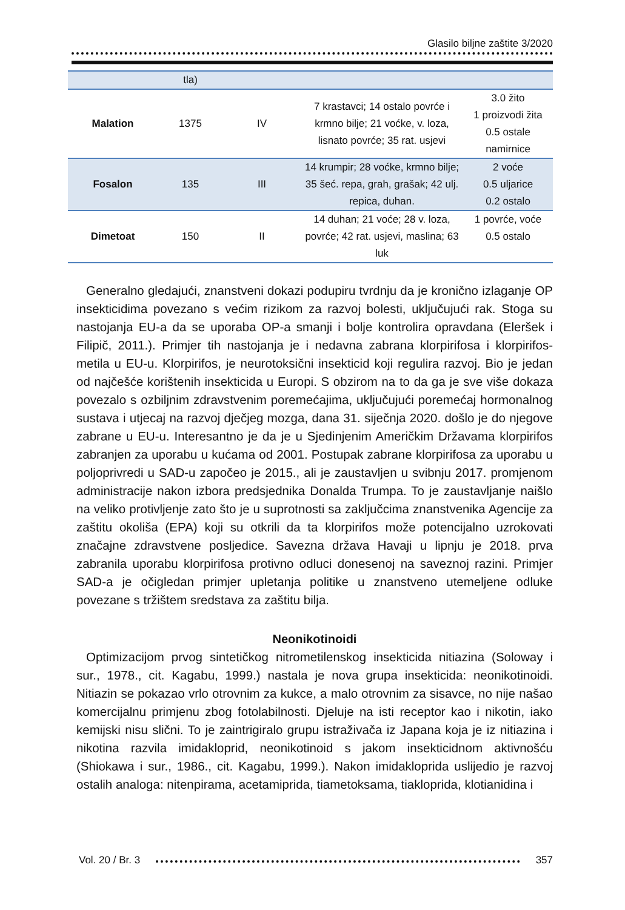Glasilo biljne zaštite 3/2020
| | tla) | | | |
| Malation | 1375 | IV | 7 krastavci; 14 ostalo povrće i krmno bilje; 21 voćke, v. loza, lisnato povrće; 35 rat. usjevi | 3.0 žito 1 proizvodi žita 0.5 ostale namirnice |
| Fosalon | 135 | III | 14 krumpir; 28 voćke, krmno bilje; 35 šeć. repa, grah, grašak; 42 ulj. repica, duhan. | 2 voće 0.5 uljarice 0.2 ostalo |
| Dimetoat | 150 | II | 14 duhan; 21 voće; 28 v. loza, povrće; 42 rat. usjevi, maslina; 63 luk | 1 povrće, voće 0.5 ostalo |
Generalno gledajući, znanstveni dokazi podupiru tvrdnju da je kronično izlaganje OP insekticidima povezano s većim rizikom za razvoj bolesti, uključujući rak. Stoga su nastojanja EU-a da se uporaba OP-a smanji i bolje kontrolira opravdana (Eleršek i Filipič, 2011.). Primjer tih nastojanja je i nedavna zabrana klorpirifosa i klorpirifos-metila u EU-u. Klorpirifos, je neurotoksični insekticid koji regulira razvoj. Bio je jedan od najčešće korištenih insekticida u Europi. S obzirom na to da ga je sve više dokaza povezalo s ozbiljnim zdravstvenim poremećajima, uključujući poremećaj hormonalnog sustava i utjecaj na razvoj dječjeg mozga, dana 31. siječnja 2020. došlo je do njegove zabrane u EU-u. Interesantno je da je u Sjedinjenim Američkim Državama klorpirifos zabranjen za uporabu u kućama od 2001. Postupak zabrane klorpirifosa za uporabu u poljoprivredi u SAD-u započeo je 2015., ali je zaustavljen u svibnju 2017. promjenom administracije nakon izbora predsjednika Donalda Trumpa. To je zaustavljanje naišlo na veliko protivljenje zato što je u suprotnosti sa zaključcima znanstvenika Agencije za zaštitu okoliša (EPA) koji su otkrili da ta klorpirifos može potencijalno uzrokovati značajne zdravstvene posljedice. Savezna država Havaji u lipnju je 2018. prva zabranila uporabu klorpirifosa protivno odluci donesenoj na saveznoj razini. Primjer SAD-a je očigledan primjer upletanja politike u znanstveno utemeljene odluke povezane s tržištem sredstava za zaštitu bilja.
Neonikotinoidi
Optimizacijom prvog sintetičkog nitrometilenskog insekticida nitiazina (Soloway i sur., 1978., cit. Kagabu, 1999.) nastala je nova grupa insekticida: neonikotinoidi. Nitiazin se pokazao vrlo otrovnim za kukce, a malo otrovnim za sisavce, no nije našao komercijalnu primjenu zbog fotolabilnosti. Djeluje na isti receptor kao i nikotin, iako kemijski nisu slični. To je zaintrigiralo grupu istraživača iz Japana koja je iz nitiazina i nikotina razvila imidakloprid, neonikotinoid s jakom insekticidnom aktivnošću (Shiokawa i sur., 1986., cit. Kagabu, 1999.). Nakon imidakloprida uslijedio je razvoj ostalih analoga: nitenpirama, acetamiprida, tiametoksama, tiakloprida, klotianidina i
Vol. 20 / Br. 3 357